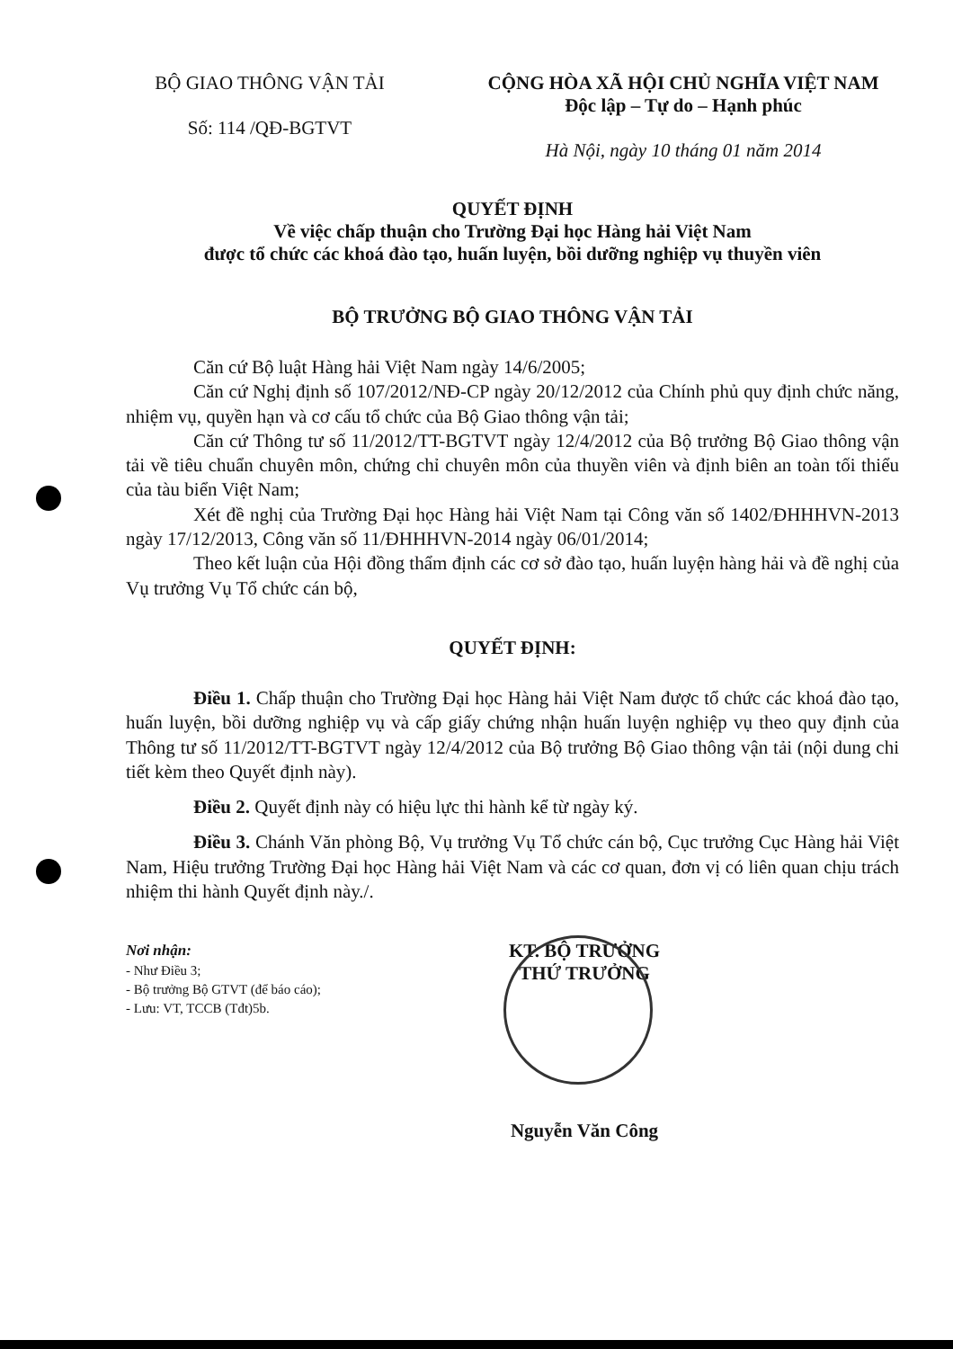BỘ GIAO THÔNG VẬN TẢI
Số: 114 /QĐ-BGTVT
CỘNG HÒA XÃ HỘI CHỦ NGHĨA VIỆT NAM
Độc lập – Tự do – Hạnh phúc
Hà Nội, ngày 10 tháng 01 năm 2014
QUYẾT ĐỊNH
Về việc chấp thuận cho Trường Đại học Hàng hải Việt Nam
được tổ chức các khoá đào tạo, huấn luyện, bồi dưỡng nghiệp vụ thuyền viên
BỘ TRƯỞNG BỘ GIAO THÔNG VẬN TẢI
Căn cứ Bộ luật Hàng hải Việt Nam ngày 14/6/2005;
Căn cứ Nghị định số 107/2012/NĐ-CP ngày 20/12/2012 của Chính phủ quy định chức năng, nhiệm vụ, quyền hạn và cơ cấu tổ chức của Bộ Giao thông vận tải;
Căn cứ Thông tư số 11/2012/TT-BGTVT ngày 12/4/2012 của Bộ trưởng Bộ Giao thông vận tải về tiêu chuẩn chuyên môn, chứng chỉ chuyên môn của thuyền viên và định biên an toàn tối thiểu của tàu biển Việt Nam;
Xét đề nghị của Trường Đại học Hàng hải Việt Nam tại Công văn số 1402/ĐHHHVN-2013 ngày 17/12/2013, Công văn số 11/ĐHHHVN-2014 ngày 06/01/2014;
Theo kết luận của Hội đồng thẩm định các cơ sở đào tạo, huấn luyện hàng hải và đề nghị của Vụ trưởng Vụ Tổ chức cán bộ,
QUYẾT ĐỊNH:
Điều 1. Chấp thuận cho Trường Đại học Hàng hải Việt Nam được tổ chức các khoá đào tạo, huấn luyện, bồi dưỡng nghiệp vụ và cấp giấy chứng nhận huấn luyện nghiệp vụ theo quy định của Thông tư số 11/2012/TT-BGTVT ngày 12/4/2012 của Bộ trưởng Bộ Giao thông vận tải (nội dung chi tiết kèm theo Quyết định này).
Điều 2. Quyết định này có hiệu lực thi hành kể từ ngày ký.
Điều 3. Chánh Văn phòng Bộ, Vụ trưởng Vụ Tổ chức cán bộ, Cục trưởng Cục Hàng hải Việt Nam, Hiệu trưởng Trường Đại học Hàng hải Việt Nam và các cơ quan, đơn vị có liên quan chịu trách nhiệm thi hành Quyết định này./.
Nơi nhận:
- Như Điều 3;
- Bộ trưởng Bộ GTVT (để báo cáo);
- Lưu: VT, TCCB (Tđt)5b.
KT. BỘ TRƯỞNG
THỨ TRƯỞNG
Nguyễn Văn Công